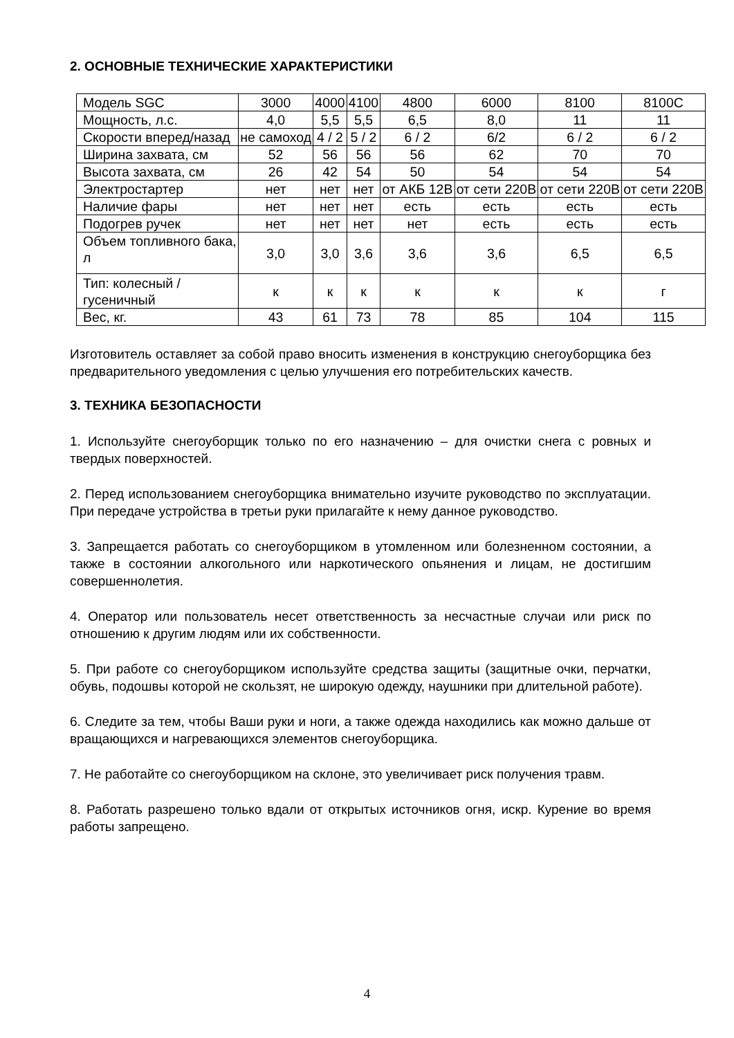2. ОСНОВНЫЕ ТЕХНИЧЕСКИЕ ХАРАКТЕРИСТИКИ
| Модель SGC | 3000 | 4000 | 4100 | 4800 | 6000 | 8100 | 8100C |
| Мощность, л.с. | 4,0 | 5,5 | 5,5 | 6,5 | 8,0 | 11 | 11 |
| Скорости вперед/назад | не самоход | 4 / 2 | 5 / 2 | 6 / 2 | 6/2 | 6 / 2 | 6 / 2 |
| Ширина захвата, см | 52 | 56 | 56 | 56 | 62 | 70 | 70 |
| Высота захвата, см | 26 | 42 | 54 | 50 | 54 | 54 | 54 |
| Электростартер | нет | нет | нет | от АКБ 12В | от сети 220В | от сети 220В | от сети 220В |
| Наличие фары | нет | нет | нет | есть | есть | есть | есть |
| Подогрев ручек | нет | нет | нет | нет | есть | есть | есть |
| Объем топливного бака, л | 3,0 | 3,0 | 3,6 | 3,6 | 3,6 | 6,5 | 6,5 |
| Тип: колесный / гусеничный | к | к | к | к | к | к | г |
| Вес, кг. | 43 | 61 | 73 | 78 | 85 | 104 | 115 |
Изготовитель оставляет за собой право вносить изменения в конструкцию снегоуборщика без предварительного уведомления с целью улучшения его потребительских качеств.
3. ТЕХНИКА БЕЗОПАСНОСТИ
1. Используйте снегоуборщик только по его назначению – для очистки снега с ровных и твердых поверхностей.
2. Перед использованием снегоуборщика внимательно изучите руководство по эксплуатации. При передаче устройства в третьи руки прилагайте к нему данное руководство.
3. Запрещается работать со снегоуборщиком в утомленном или болезненном состоянии, а также в состоянии алкогольного или наркотического опьянения и лицам, не достигшим совершеннолетия.
4. Оператор или пользователь несет ответственность за несчастные случаи или риск по отношению к другим людям или их собственности.
5. При работе со снегоуборщиком используйте средства защиты (защитные очки, перчатки, обувь, подошвы которой не скользят, не широкую одежду, наушники при длительной работе).
6. Следите за тем, чтобы Ваши руки и ноги, а также одежда находились как можно дальше от вращающихся и нагревающихся элементов снегоуборщика.
7. Не работайте со снегоуборщиком на склоне, это увеличивает риск получения травм.
8. Работать разрешено только вдали от открытых источников огня, искр. Курение во время работы запрещено.
4